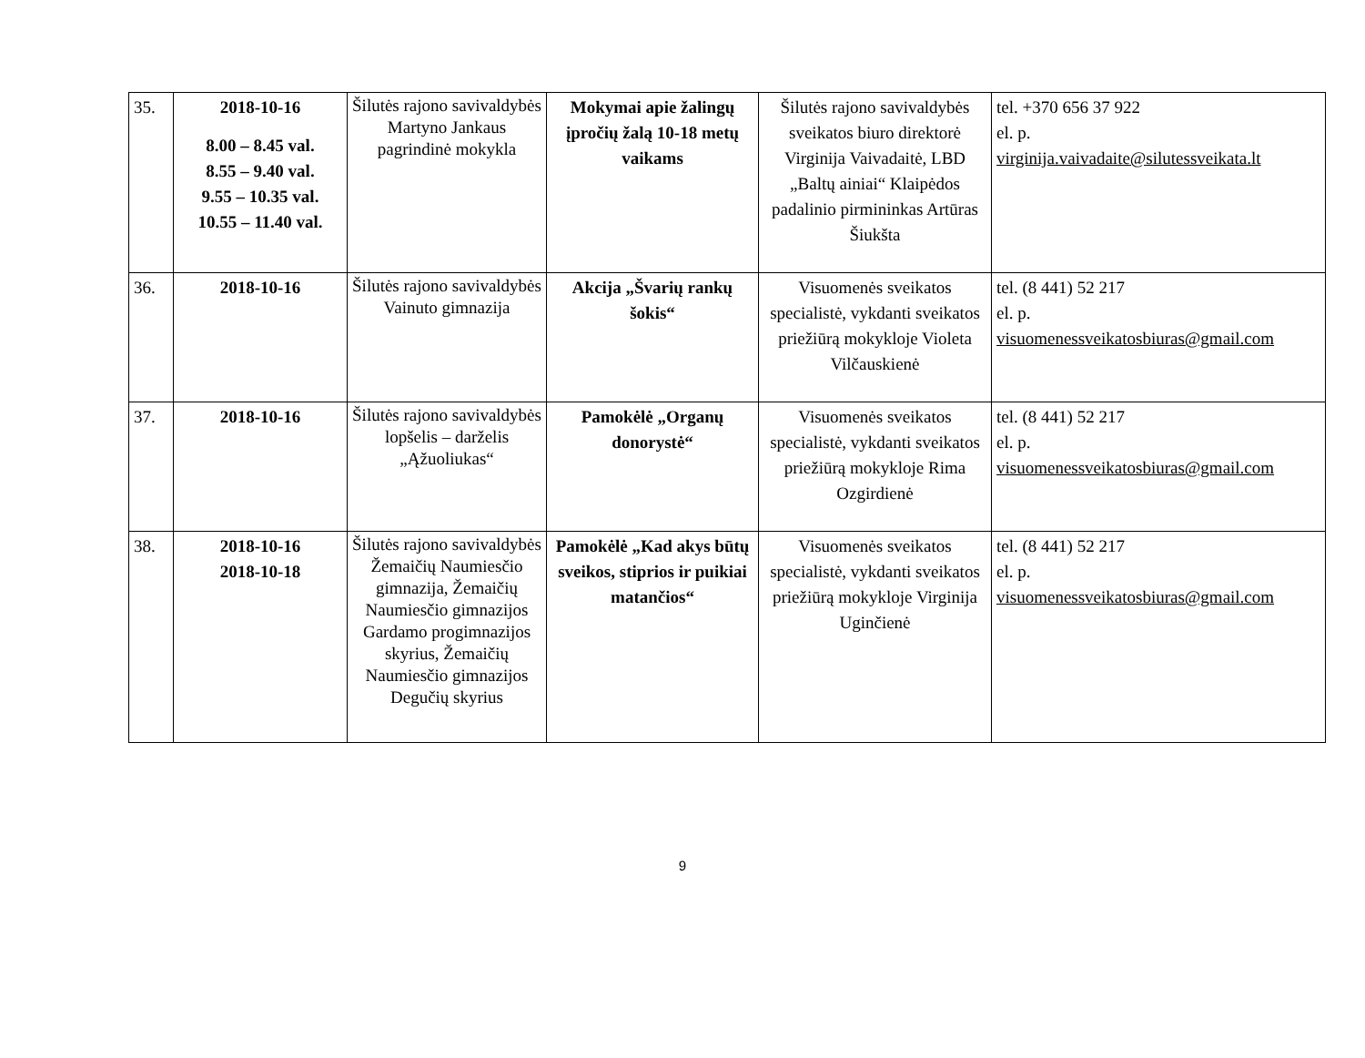| 35. | 2018-10-16 8.00 – 8.45 val. 8.55 – 9.40 val. 9.55 – 10.35 val. 10.55 – 11.40 val. | Šilutės rajono savivaldybės Martyno Jankaus pagrindinė mokykla | Mokymai apie žalingų įpročių žalą 10-18 metų vaikams | Šilutės rajono savivaldybės sveikatos biuro direktorė Virginija Vaivadaitė, LBD „Baltų ainiai“ Klaipėdos padalinio pirmininkas Artūras Šiukšta | tel. +370 656 37 922 el. p. virginija.vaivadaite@silutessveikata.lt |
| 36. | 2018-10-16 | Šilutės rajono savivaldybės Vainuto gimnazija | Akcija „Švarių rankų šokis“ | Visuomenės sveikatos specialistė, vykdanti sveikatos priežiūrą mokykloje Violeta Vilčauskienė | tel. (8 441) 52 217 el. p. visuomenessveikatosbiuras@gmail.com |
| 37. | 2018-10-16 | Šilutės rajono savivaldybės lopšelis – darželis „Ąžuoliukas“ | Pamokėlė „Organų donorystė“ | Visuomenės sveikatos specialistė, vykdanti sveikatos priežiūrą mokykloje Rima Ozgirdienė | tel. (8 441) 52 217 el. p. visuomenessveikatosbiuras@gmail.com |
| 38. | 2018-10-16 2018-10-18 | Šilutės rajono savivaldybės Žemaičių Naumiesčio gimnazija, Žemaičių Naumiesčio gimnazijos Gardamo progimnazijos skyrius, Žemaičių Naumiesčio gimnazijos Degučių skyrius | Pamokėlė „Kad akys būtų sveikos, stiprios ir puikiai matančios“ | Visuomenės sveikatos specialistė, vykdanti sveikatos priežiūrą mokykloje Virginija Uginčienė | tel. (8 441) 52 217 el. p. visuomenessveikatosbiuras@gmail.com |
9